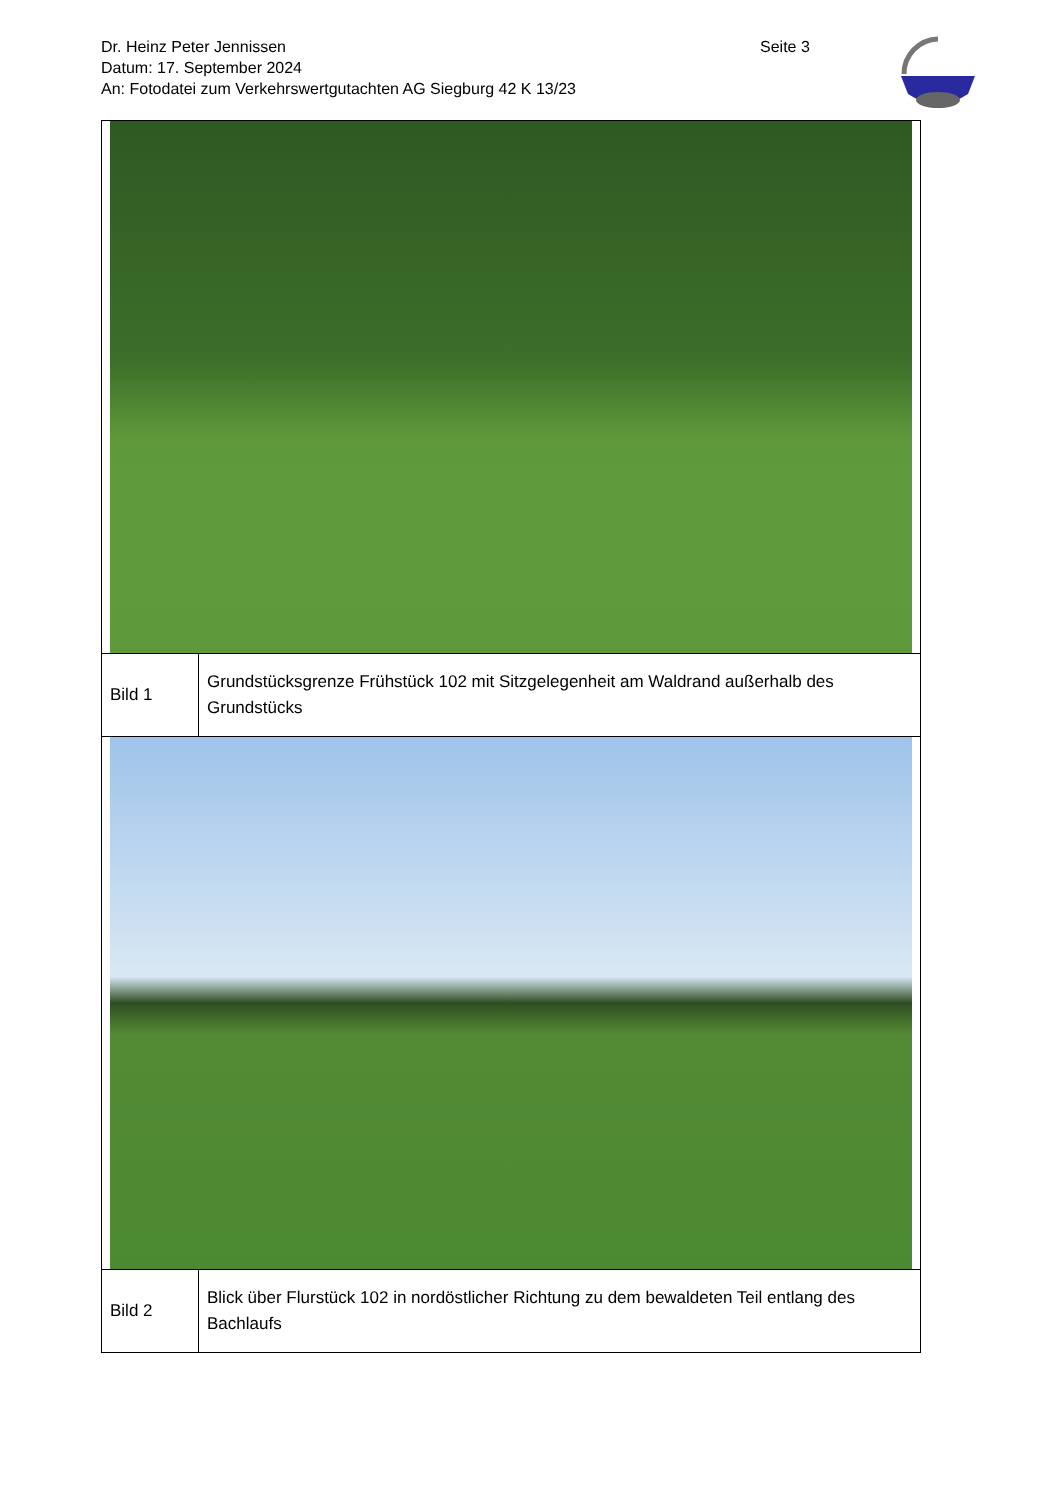Dr. Heinz Peter Jennissen
Datum: 17. September 2024
An: Fotodatei zum Verkehrswertgutachten AG Siegburg 42 K 13/23
Seite 3
| Bild 1 | Grundstücksgrenze Frühstück 102 mit Sitzgelegenheit am Waldrand außerhalb des Grundstücks |
| Bild 2 | Blick über Flurstück 102 in nordöstlicher Richtung zu dem bewaldeten Teil entlang des Bachlaufs |